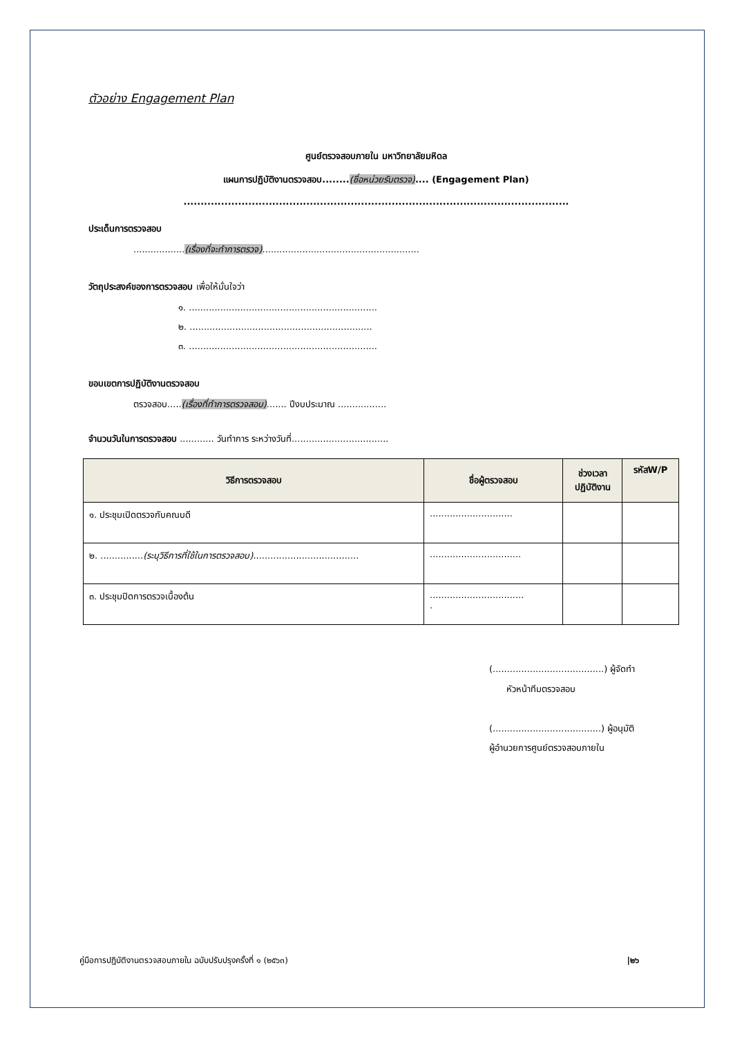ตัวอย่าง Engagement Plan
ศูนย์ตรวจสอบภายใน มหาวิทยาลัยมหิดล
แผนการปฏิบัติงานตรวจสอบ........(ชื่อหน่วยรับตรวจ).... (Engagement Plan)
.................................................................................................................
ประเด็นการตรวจสอบ
..................(เรื่องที่จะทำการตรวจ).......................................................
วัตถุประสงค์ของการตรวจสอบ เพื่อให้มั่นใจว่า
๑. ..................................................................
๒. ................................................................
๓. ..................................................................
ขอบเขตการปฏิบัติงานตรวจสอบ
ตรวจสอบ.....(เรื่องที่ทำการตรวจสอบ)....... ปีงบประมาณ .................
จำนวนวันในการตรวจสอบ ............ วันทำการ ระหว่างวันที่..................................
| วิธีการตรวจสอบ | ชื่อผู้ตรวจสอบ | ช่วงเวลา ปฏิบัติงาน | รหัสW/P |
| --- | --- | --- | --- |
| ๑. ประชุมเปิดตรวจกับคณบดี | ............................. | | |
| ๒. ............... (ระบุวิธีการที่ใช้ในการตรวจสอบ) ..................................... | ................................ | | |
| ๓. ประชุมปิดการตรวจเบื้องต้น | ................................. . | | |
(.......................................) ผู้จัดทำ
หัวหน้าทีมตรวจสอบ
(......................................) ผู้อนุมัติ
ผู้อำนวยการศูนย์ตรวจสอบภายใน
คู่มือการปฏิบัติงานตรวจสอบภายใน ฉบับปรับปรุงครั้งที่ ๑ (๒๕๖๓) |๒๖